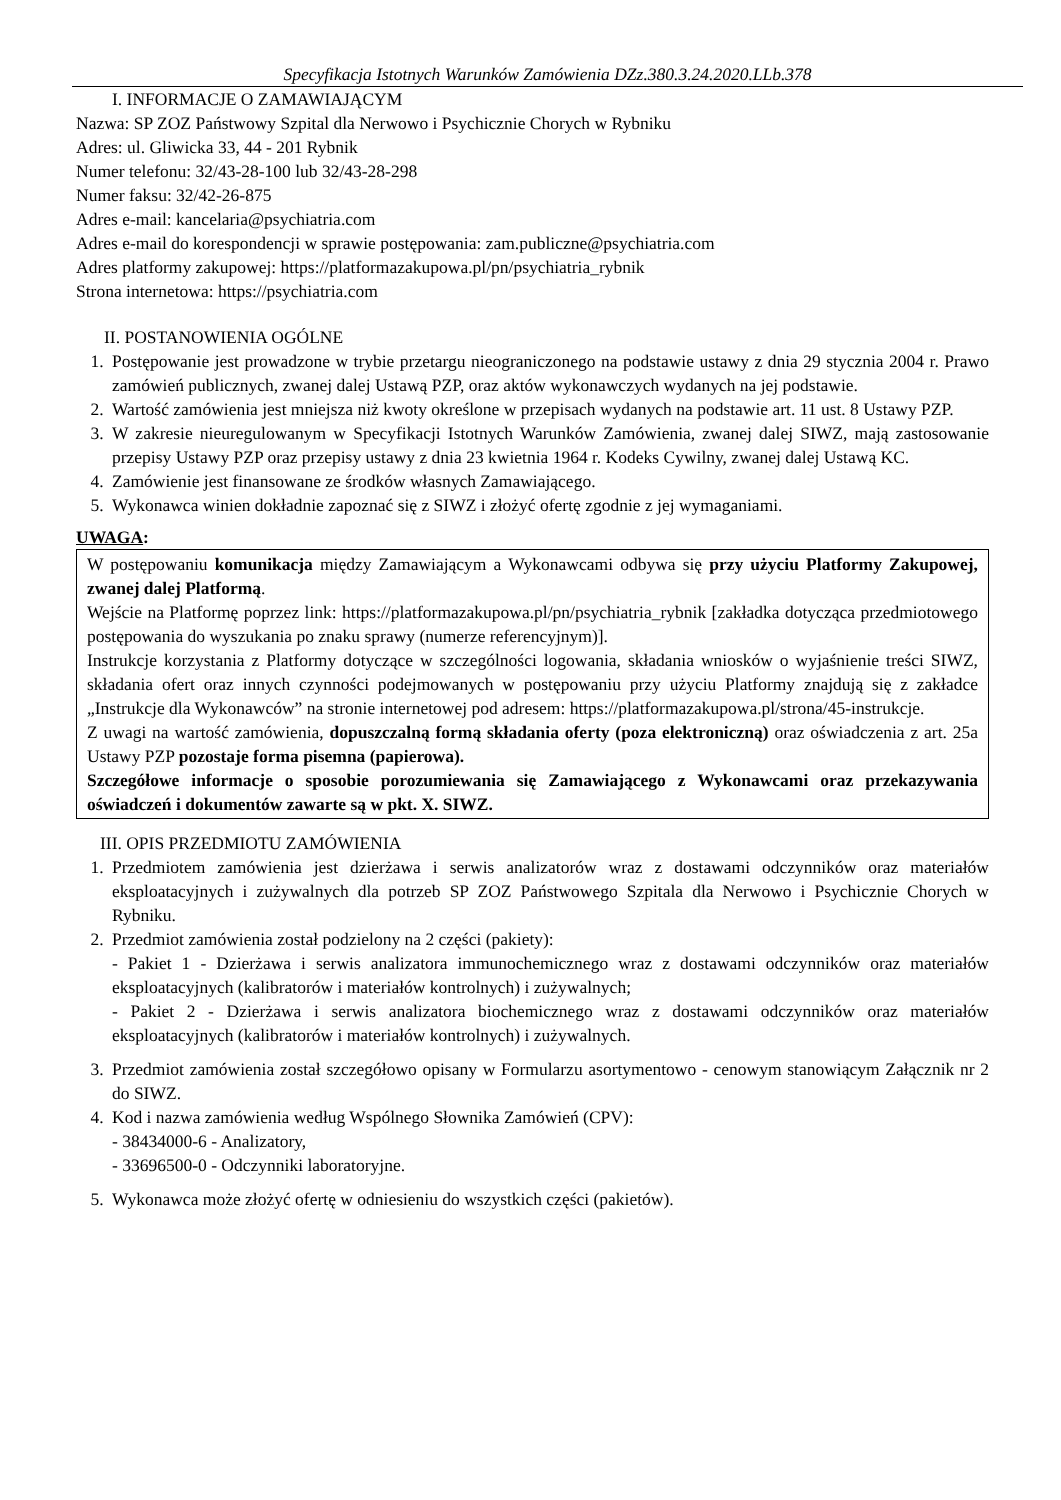Specyfikacja Istotnych Warunków Zamówienia DZz.380.3.24.2020.LLb.378
I. INFORMACJE O ZAMAWIAJĄCYM
Nazwa: SP ZOZ Państwowy Szpital dla Nerwowo i Psychicznie Chorych w Rybniku
Adres: ul. Gliwicka 33, 44 - 201 Rybnik
Numer telefonu: 32/43-28-100 lub 32/43-28-298
Numer faksu: 32/42-26-875
Adres e-mail: kancelaria@psychiatria.com
Adres e-mail do korespondencji w sprawie postępowania: zam.publiczne@psychiatria.com
Adres platformy zakupowej: https://platformazakupowa.pl/pn/psychiatria_rybnik
Strona internetowa: https://psychiatria.com
II. POSTANOWIENIA OGÓLNE
1. Postępowanie jest prowadzone w trybie przetargu nieograniczonego na podstawie ustawy z dnia 29 stycznia 2004 r. Prawo zamówień publicznych, zwanej dalej Ustawą PZP, oraz aktów wykonawczych wydanych na jej podstawie.
2. Wartość zamówienia jest mniejsza niż kwoty określone w przepisach wydanych na podstawie art. 11 ust. 8 Ustawy PZP.
3. W zakresie nieuregulowanym w Specyfikacji Istotnych Warunków Zamówienia, zwanej dalej SIWZ, mają zastosowanie przepisy Ustawy PZP oraz przepisy ustawy z dnia 23 kwietnia 1964 r. Kodeks Cywilny, zwanej dalej Ustawą KC.
4. Zamówienie jest finansowane ze środków własnych Zamawiającego.
5. Wykonawca winien dokładnie zapoznać się z SIWZ i złożyć ofertę zgodnie z jej wymaganiami.
UWAGA:
W postępowaniu komunikacja między Zamawiającym a Wykonawcami odbywa się przy użyciu Platformy Zakupowej, zwanej dalej Platformą.
Wejście na Platformę poprzez link: https://platformazakupowa.pl/pn/psychiatria_rybnik [zakładka dotycząca przedmiotowego postępowania do wyszukania po znaku sprawy (numerze referencyjnym)].
Instrukcje korzystania z Platformy dotyczące w szczególności logowania, składania wniosków o wyjaśnienie treści SIWZ, składania ofert oraz innych czynności podejmowanych w postępowaniu przy użyciu Platformy znajdują się z zakładce „Instrukcje dla Wykonawców” na stronie internetowej pod adresem: https://platformazakupowa.pl/strona/45-instrukcje.
Z uwagi na wartość zamówienia, dopuszczalną formą składania oferty (poza elektroniczną) oraz oświadczenia z art. 25a Ustawy PZP pozostaje forma pisemna (papierowa).
Szczegółowe informacje o sposobie porozumiewania się Zamawiającego z Wykonawcami oraz przekazywania oświadczeń i dokumentów zawarte są w pkt. X. SIWZ.
III. OPIS PRZEDMIOTU ZAMÓWIENIA
1. Przedmiotem zamówienia jest dzierżawa i serwis analizatorów wraz z dostawami odczynników oraz materiałów eksploatacyjnych i zużywalnych dla potrzeb SP ZOZ Państwowego Szpitala dla Nerwowo i Psychicznie Chorych w Rybniku.
2. Przedmiot zamówienia został podzielony na 2 części (pakiety):
- Pakiet 1 - Dzierżawa i serwis analizatora immunochemicznego wraz z dostawami odczynników oraz materiałów eksploatacyjnych (kalibratorów i materiałów kontrolnych) i zużywalnych;
- Pakiet 2 - Dzierżawa i serwis analizatora biochemicznego wraz z dostawami odczynników oraz materiałów eksploatacyjnych (kalibratorów i materiałów kontrolnych) i zużywalnych.
3. Przedmiot zamówienia został szczegółowo opisany w Formularzu asortymentowo - cenowym stanowiącym Załącznik nr 2 do SIWZ.
4. Kod i nazwa zamówienia według Wspólnego Słownika Zamówień (CPV):
- 38434000-6 - Analizatory,
- 33696500-0 - Odczynniki laboratoryjne.
5. Wykonawca może złożyć ofertę w odniesieniu do wszystkich części (pakietów).